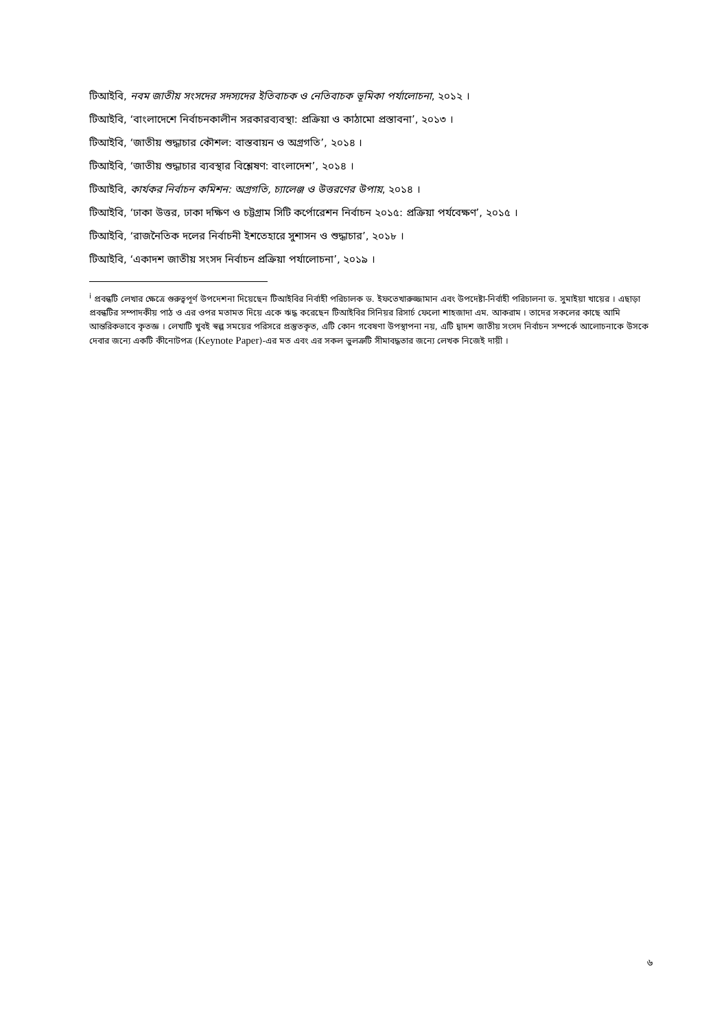টিআইবি, নবম জাতীয় সংসদের সদস্যদের ইতিবাচক ও নেতিবাচক ভূমিকা পর্যালোচনা, ২০১২ ।
টিআইবি, ‘বাংলাদেশে নির্বাচনকালীন সরকারব্যবস্থা: প্রক্রিয়া ও কাঠামো প্রস্তাবনা’, ২০১৩ ।
টিআইবি, ‘জাতীয় শুদ্ধাচার কৌশল: বাস্তবায়ন ও অগ্রগতি’, ২০১৪ ।
টিআইবি, ‘জাতীয় শুদ্ধাচার ব্যবস্থার বিশ্লেষণ: বাংলাদেশ’, ২০১৪ ।
টিআইবি, কার্যকর নির্বাচন কমিশন: অগ্রগতি, চ্যালেঞ্জ ও উত্তরণের উপায়, ২০১৪ ।
টিআইবি, ‘ঢাকা উত্তর, ঢাকা দক্ষিণ ও চট্টগ্রাম সিটি কর্পোরেশন নির্বাচন ২০১৫: প্রক্রিয়া পর্যবেক্ষণ’, ২০১৫ ।
টিআইবি, ‘রাজনৈতিক দলের নির্বাচনী ইশতেহারে সুশাসন ও শুদ্ধাচার’, ২০১৮ ।
টিআইবি, ‘একাদশ জাতীয় সংসদ নির্বাচন প্রক্রিয়া পর্যালোচনা’, ২০১৯ ।
<sup>i</sup> প্রবন্ধটি লেখার ক্ষেত্রে গুরুত্বপূর্ণ উপদেশনা দিয়েছেন টিআইবির নির্বাহী পরিচালক ড. ইফতেখারুজ্জামান এবং উপদেষ্টা-নির্বাহী পরিচালনা ড. সুমাইয়া খায়ের । এছাড়া প্রবন্ধটির সম্পাদকীয় পাঠ ও এর ওপর মতামত দিয়ে একে ঋদ্ধ করেছেন টিআইবির সিনিয়র রিসার্চ ফেলো শাহজাদা এম. আকরাম । তাদের সকলের কাছে আমি আন্তরিকভাবে কৃতজ্ঞ । লেখাটি খুবই স্বল্প সময়ের পরিসরে প্রস্তুতকৃত, এটি কোন গবেষণা উপস্থাপনা নয়, এটি দ্বাদশ জাতীয় সংসদ নির্বাচন সম্পর্কে আলোচনাকে উসকে দেবার জন্যে একটি কীনোটপত্র (Keynote Paper)-এর মত এবং এর সকল ভুলত্রুটি সীমাবদ্ধতার জন্যে লেখক নিজেই দায়ী ।
৬